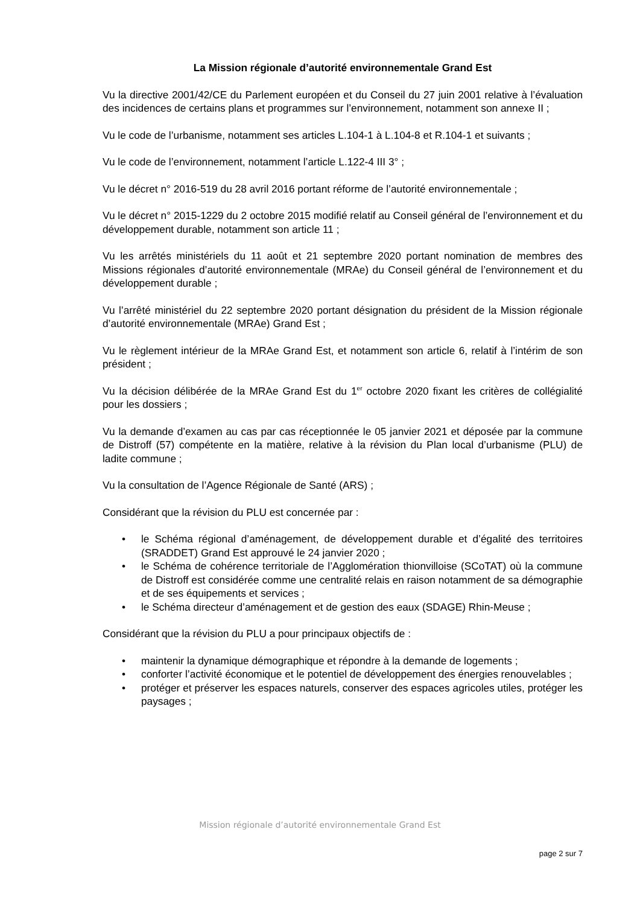La Mission régionale d’autorité environnementale Grand Est
Vu la directive 2001/42/CE du Parlement européen et du Conseil du 27 juin 2001 relative à l’évaluation des incidences de certains plans et programmes sur l’environnement, notamment son annexe II ;
Vu le code de l’urbanisme, notamment ses articles L.104-1 à L.104-8 et R.104-1 et suivants ;
Vu le code de l’environnement, notamment l’article L.122-4 III 3° ;
Vu le décret n° 2016-519 du 28 avril 2016 portant réforme de l’autorité environnementale ;
Vu le décret n° 2015-1229 du 2 octobre 2015 modifié relatif au Conseil général de l’environnement et du développement durable, notamment son article 11 ;
Vu les arrêtés ministériels du 11 août et 21 septembre 2020 portant nomination de membres des Missions régionales d’autorité environnementale (MRAe) du Conseil général de l’environnement et du développement durable ;
Vu l’arrêté ministériel du 22 septembre 2020 portant désignation du président de la Mission régionale d’autorité environnementale (MRAe) Grand Est ;
Vu le règlement intérieur de la MRAe Grand Est, et notamment son article 6, relatif à l’intérim de son président ;
Vu la décision délibérée de la MRAe Grand Est du 1<sup>er</sup> octobre 2020 fixant les critères de collégialité pour les dossiers ;
Vu la demande d’examen au cas par cas réceptionnée le 05 janvier 2021 et déposée par la commune de Distroff (57) compétente en la matière, relative à la révision du Plan local d’urbanisme (PLU) de ladite commune ;
Vu la consultation de l’Agence Régionale de Santé (ARS) ;
Considérant que la révision du PLU est concernée par :
• le Schéma régional d’aménagement, de développement durable et d’égalité des territoires (SRADDET) Grand Est approuvé le 24 janvier 2020 ;
• le Schéma de cohérence territoriale de l’Agglomération thionvilloise (SCoTAT) où la commune de Distroff est considérée comme une centralité relais en raison notamment de sa démographie et de ses équipements et services ;
• le Schéma directeur d’aménagement et de gestion des eaux (SDAGE) Rhin-Meuse ;
Considérant que la révision du PLU a pour principaux objectifs de :
• maintenir la dynamique démographique et répondre à la demande de logements ;
• conforter l’activité économique et le potentiel de développement des énergies renouvelables ;
• protéger et préserver les espaces naturels, conserver des espaces agricoles utiles, protéger les paysages ;
Mission régionale d’autorité environnementale Grand Est
page 2 sur 7